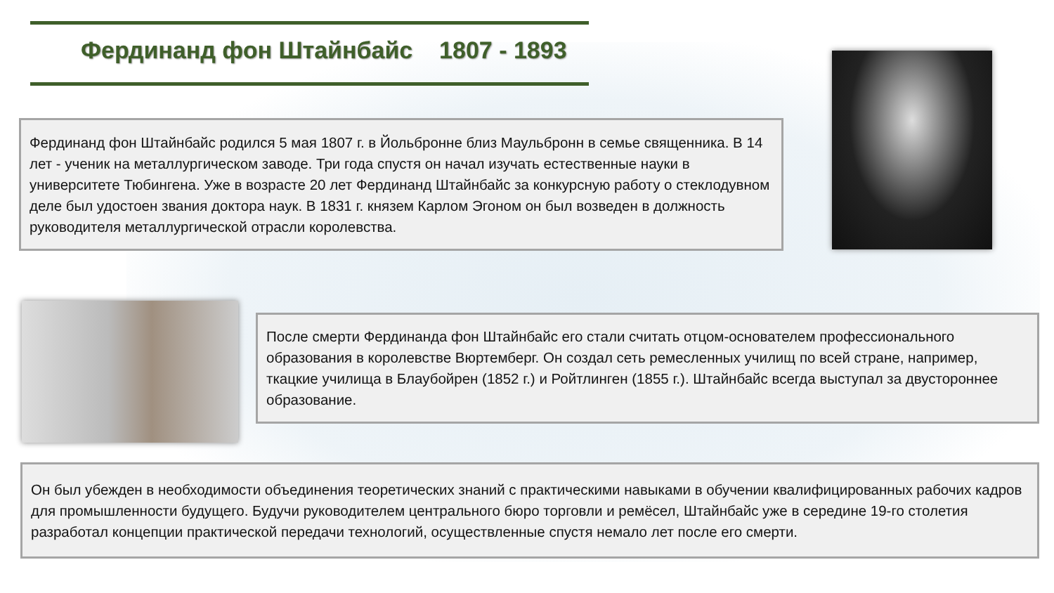Фердинанд фон Штайнбайс 1807 - 1893
Фердинанд фон Штайнбайс родился 5 мая 1807 г. в Йольбронне близ Маульбронн в семье священника. В 14 лет - ученик на металлургическом заводе. Три года спустя он начал изучать естественные науки в университете Тюбингена. Уже в возрасте 20 лет Фердинанд Штайнбайс за конкурсную работу о стеклодувном деле был удостоен звания доктора наук. В 1831 г. князем Карлом Эгоном он был возведен в должность руководителя металлургической отрасли королевства.
После смерти Фердинанда фон Штайнбайс его стали считать отцом-основателем профессионального образования в королевстве Вюртемберг. Он создал сеть ремесленных училищ по всей стране, например, ткацкие училища в Блаубойрен (1852 г.) и Ройтлинген (1855 г.). Штайнбайс всегда выступал за двустороннее образование.
Он был убежден в необходимости объединения теоретических знаний с практическими навыками в обучении квалифицированных рабочих кадров для промышленности будущего. Будучи руководителем центрального бюро торговли и ремёсел, Штайнбайс уже в середине 19-го столетия разработал концепции практической передачи технологий, осуществленные спустя немало лет после его смерти.